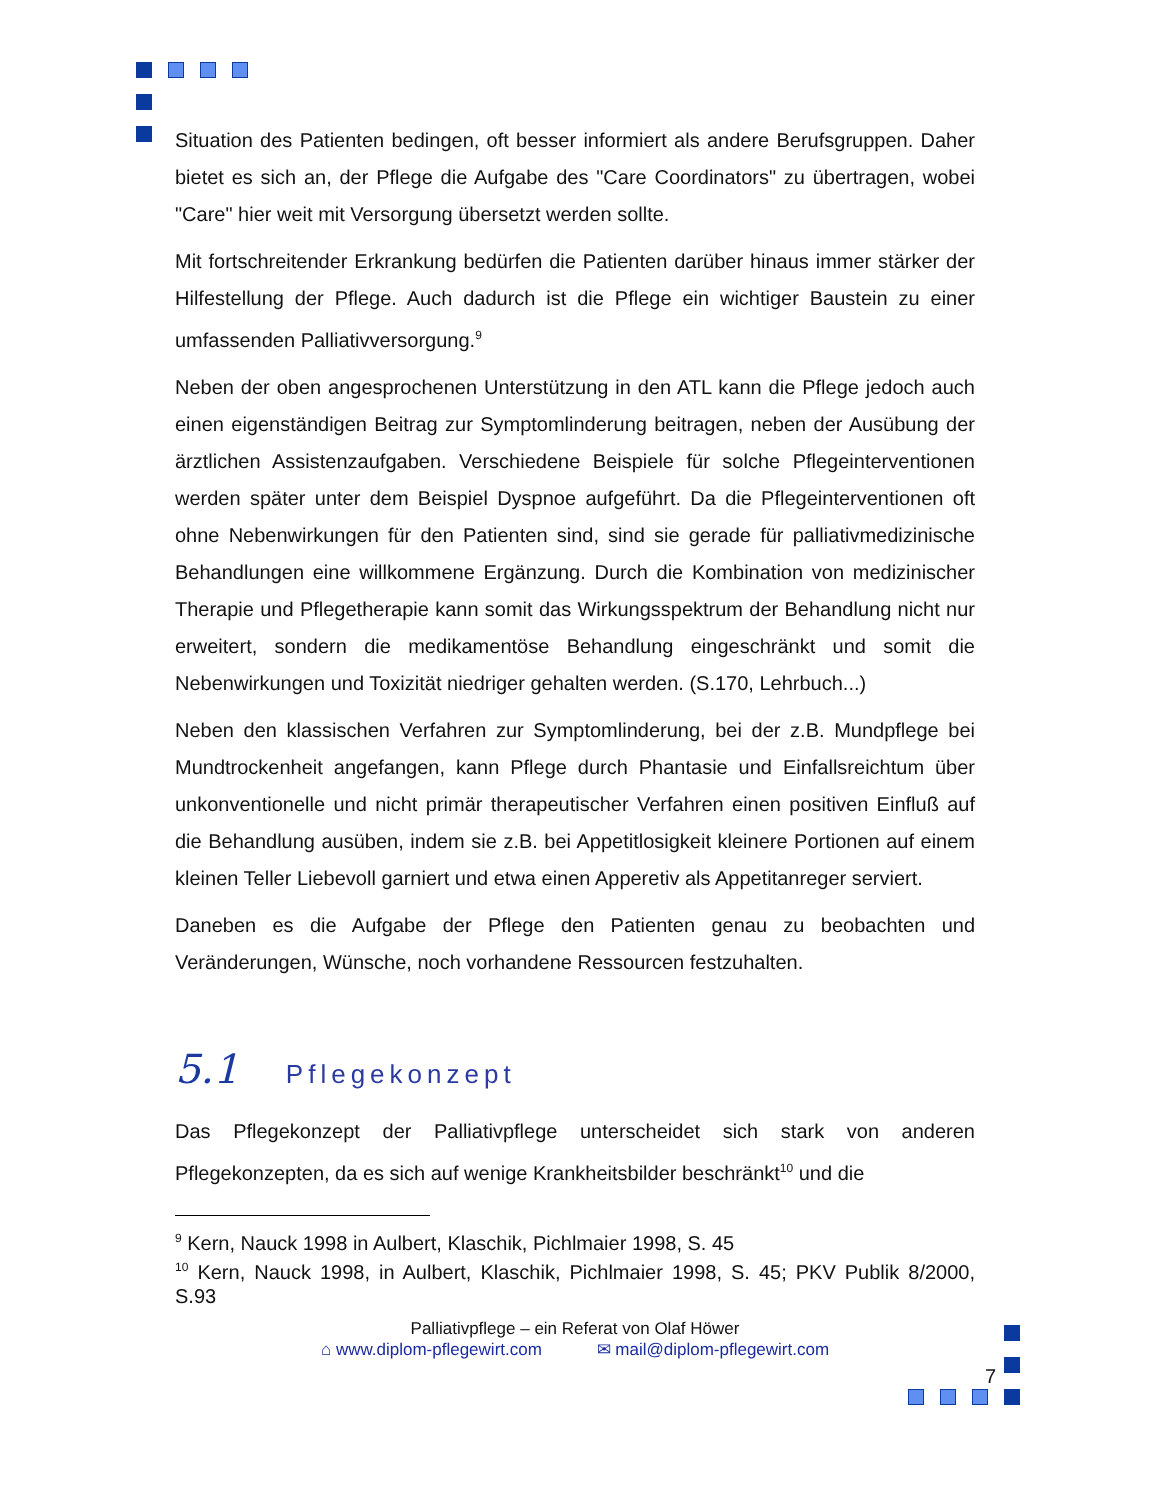Situation des Patienten bedingen, oft besser informiert als andere Berufsgruppen. Daher bietet es sich an, der Pflege die Aufgabe des "Care Coordinators" zu übertragen, wobei "Care" hier weit mit Versorgung übersetzt werden sollte.
Mit fortschreitender Erkrankung bedürfen die Patienten darüber hinaus immer stärker der Hilfestellung der Pflege. Auch dadurch ist die Pflege ein wichtiger Baustein zu einer umfassenden Palliativversorgung.<sup>9</sup>
Neben der oben angesprochenen Unterstützung in den ATL kann die Pflege jedoch auch einen eigenständigen Beitrag zur Symptomlinderung beitragen, neben der Ausübung der ärztlichen Assistenzaufgaben. Verschiedene Beispiele für solche Pflegeinterventionen werden später unter dem Beispiel Dyspnoe aufgeführt. Da die Pflegeinterventionen oft ohne Nebenwirkungen für den Patienten sind, sind sie gerade für palliativmedizinische Behandlungen eine willkommene Ergänzung. Durch die Kombination von medizinischer Therapie und Pflegetherapie kann somit das Wirkungsspektrum der Behandlung nicht nur erweitert, sondern die medikamentöse Behandlung eingeschränkt und somit die Nebenwirkungen und Toxizität niedriger gehalten werden. (S.170, Lehrbuch...)
Neben den klassischen Verfahren zur Symptomlinderung, bei der z.B. Mundpflege bei Mundtrockenheit angefangen, kann Pflege durch Phantasie und Einfallsreichtum über unkonventionelle und nicht primär therapeutischer Verfahren einen positiven Einfluß auf die Behandlung ausüben, indem sie z.B. bei Appetitlosigkeit kleinere Portionen auf einem kleinen Teller Liebevoll garniert und etwa einen Apperetiv als Appetitanreger serviert.
Daneben es die Aufgabe der Pflege den Patienten genau zu beobachten und Veränderungen, Wünsche, noch vorhandene Ressourcen festzuhalten.
5.1 Pflegekonzept
Das Pflegekonzept der Palliativpflege unterscheidet sich stark von anderen Pflegekonzepten, da es sich auf wenige Krankheitsbilder beschränkt<sup>10</sup> und die
<sup>9</sup> Kern, Nauck 1998 in Aulbert, Klaschik, Pichlmaier 1998, S. 45
<sup>10</sup> Kern, Nauck 1998, in Aulbert, Klaschik, Pichlmaier 1998, S. 45; PKV Publik 8/2000, S.93
Palliativpflege – ein Referat von Olaf Höwer
⌂ www.diplom-pflegewirt.com ✉ mail@diplom-pflegewirt.com
7